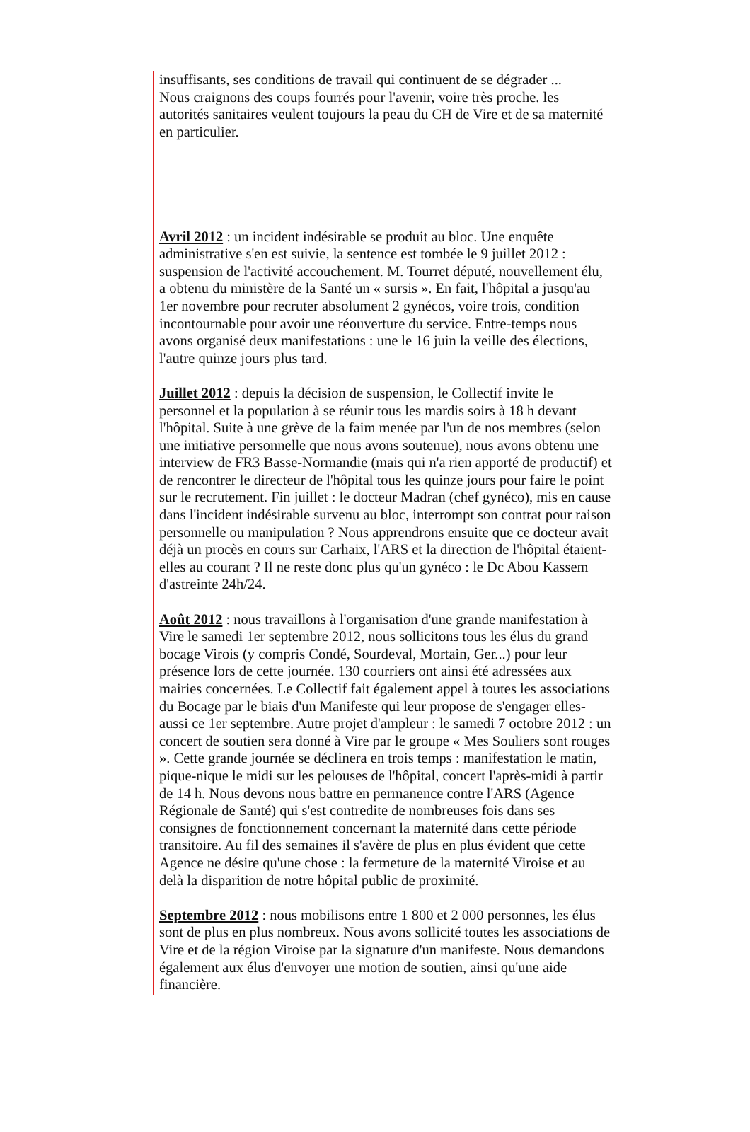insuffisants, ses conditions de travail qui continuent de se dégrader ...
Nous craignons des coups fourrés pour l'avenir, voire très proche. les autorités sanitaires veulent toujours la peau du CH de Vire et de sa maternité en particulier.
Avril 2012 : un incident indésirable se produit au bloc. Une enquête administrative s'en est suivie, la sentence est tombée le 9 juillet 2012 : suspension de l'activité accouchement. M. Tourret député, nouvellement élu, a obtenu du ministère de la Santé un « sursis ». En fait, l'hôpital a jusqu'au 1er novembre pour recruter absolument 2 gynécos, voire trois, condition incontournable pour avoir une réouverture du service. Entre-temps nous avons organisé deux manifestations : une le 16 juin la veille des élections, l'autre quinze jours plus tard.
Juillet 2012 : depuis la décision de suspension, le Collectif invite le personnel et la population à se réunir tous les mardis soirs à 18 h devant l'hôpital. Suite à une grève de la faim menée par l'un de nos membres (selon une initiative personnelle que nous avons soutenue), nous avons obtenu une interview de FR3 Basse-Normandie (mais qui n'a rien apporté de productif) et de rencontrer le directeur de l'hôpital tous les quinze jours pour faire le point sur le recrutement. Fin juillet : le docteur Madran (chef gynéco), mis en cause dans l'incident indésirable survenu au bloc, interrompt son contrat pour raison personnelle ou manipulation ? Nous apprendrons ensuite que ce docteur avait déjà un procès en cours sur Carhaix, l'ARS et la direction de l'hôpital étaient-elles au courant ? Il ne reste donc plus qu'un gynéco : le Dc Abou Kassem d'astreinte 24h/24.
Août 2012 : nous travaillons à l'organisation d'une grande manifestation à Vire le samedi 1er septembre 2012, nous sollicitons tous les élus du grand bocage Virois (y compris Condé, Sourdeval, Mortain, Ger...) pour leur présence lors de cette journée. 130 courriers ont ainsi été adressées aux mairies concernées. Le Collectif fait également appel à toutes les associations du Bocage par le biais d'un Manifeste qui leur propose de s'engager elles-aussi ce 1er septembre. Autre projet d'ampleur : le samedi 7 octobre 2012 : un concert de soutien sera donné à Vire par le groupe « Mes Souliers sont rouges ». Cette grande journée se déclinera en trois temps : manifestation le matin, pique-nique le midi sur les pelouses de l'hôpital, concert l'après-midi à partir de 14 h. Nous devons nous battre en permanence contre l'ARS (Agence Régionale de Santé) qui s'est contredite de nombreuses fois dans ses consignes de fonctionnement concernant la maternité dans cette période transitoire. Au fil des semaines il s'avère de plus en plus évident que cette Agence ne désire qu'une chose : la fermeture de la maternité Viroise et au delà la disparition de notre hôpital public de proximité.
Septembre 2012 : nous mobilisons entre 1 800 et 2 000 personnes, les élus sont de plus en plus nombreux. Nous avons sollicité toutes les associations de Vire et de la région Viroise par la signature d'un manifeste. Nous demandons également aux élus d'envoyer une motion de soutien, ainsi qu'une aide financière.